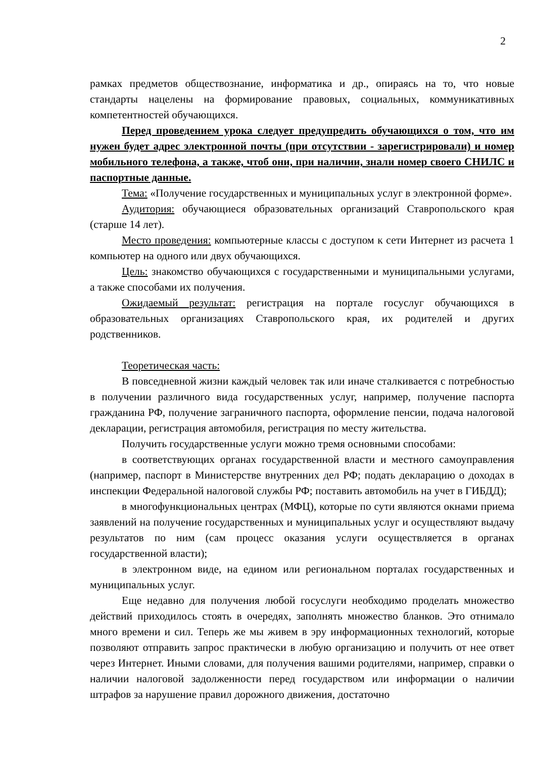2
рамках предметов обществознание, информатика и др., опираясь на то, что новые стандарты нацелены на формирование правовых, социальных, коммуникативных компетентностей обучающихся.
Перед проведением урока следует предупредить обучающихся о том, что им нужен будет адрес электронной почты (при отсутствии - зарегистрировали) и номер мобильного телефона, а также, чтоб они, при наличии, знали номер своего СНИЛС и паспортные данные.
Тема: «Получение государственных и муниципальных услуг в электронной форме».
Аудитория: обучающиеся образовательных организаций Ставропольского края (старше 14 лет).
Место проведения: компьютерные классы с доступом к сети Интернет из расчета 1 компьютер на одного или двух обучающихся.
Цель: знакомство обучающихся с государственными и муниципальными услугами, а также способами их получения.
Ожидаемый результат: регистрация на портале госуслуг обучающихся в образовательных организациях Ставропольского края, их родителей и других родственников.
Теоретическая часть:
В повседневной жизни каждый человек так или иначе сталкивается с потребностью в получении различного вида государственных услуг, например, получение паспорта гражданина РФ, получение заграничного паспорта, оформление пенсии, подача налоговой декларации, регистрация автомобиля, регистрация по месту жительства.
Получить государственные услуги можно тремя основными способами:
в соответствующих органах государственной власти и местного самоуправления (например, паспорт в Министерстве внутренних дел РФ; подать декларацию о доходах в инспекции Федеральной налоговой службы РФ; поставить автомобиль на учет в ГИБДД);
в многофункциональных центрах (МФЦ), которые по сути являются окнами приема заявлений на получение государственных и муниципальных услуг и осуществляют выдачу результатов по ним (сам процесс оказания услуги осуществляется в органах государственной власти);
в электронном виде, на едином или региональном порталах государственных и муниципальных услуг.
Еще недавно для получения любой госуслуги необходимо проделать множество действий приходилось стоять в очередях, заполнять множество бланков. Это отнимало много времени и сил. Теперь же мы живем в эру информационных технологий, которые позволяют отправить запрос практически в любую организацию и получить от нее ответ через Интернет. Иными словами, для получения вашими родителями, например, справки о наличии налоговой задолженности перед государством или информации о наличии штрафов за нарушение правил дорожного движения, достаточно